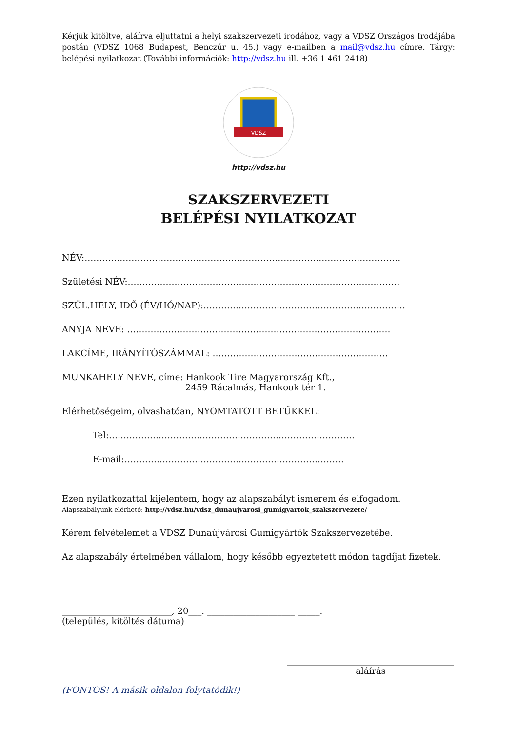Kérjük kitöltve, aláírva eljuttatni a helyi szakszervezeti irodához, vagy a VDSZ Országos Irodájába postán (VDSZ 1068 Budapest, Benczúr u. 45.) vagy e-mailben a mail@vdsz.hu címre. Tárgy: belépési nyilatkozat (További információk: http://vdsz.hu ill. +36 1 461 2418)
VDSZ
http://vdsz.hu
SZAKSZERVEZETI
BELÉPÉSI NYILATKOZAT
NÉV:………………………………………………………………………………………………
Születési NÉV:…………………………………………………………………………………
SZÜL.HELY, IDŐ (ÉV/HÓ/NAP):……………………………………………………………
ANYJA NEVE: ………………………………………………………………………………
LAKCÍME, IRÁNYÍTÓSZÁMMAL: ……………………………………………………
MUNKAHELY NEVE, címe: Hankook Tire Magyarország Kft.,
2459 Rácalmás, Hankook tér 1.
Elérhetőségeim, olvashatóan, NYOMTATOTT BETŰKKEL:
Tel:…………………………………………………………………………
E-mail:…………………………………………………………………
Ezen nyilatkozattal kijelentem, hogy az alapszabályt ismerem és elfogadom.
Alapszabályunk elérhető: http://vdsz.hu/vdsz_dunaujvarosi_gumigyartok_szakszervezete/
Kérem felvételemet a VDSZ Dunaújvárosi Gumigyártók Szakszervezetébe.
Az alapszabály értelmében vállalom, hogy később egyeztetett módon tagdíjat fizetek.
_________________________, 20___. ____________________ _____.
(település, kitöltés dátuma)
______________________________________
aláírás
(FONTOS! A másik oldalon folytatódik!)